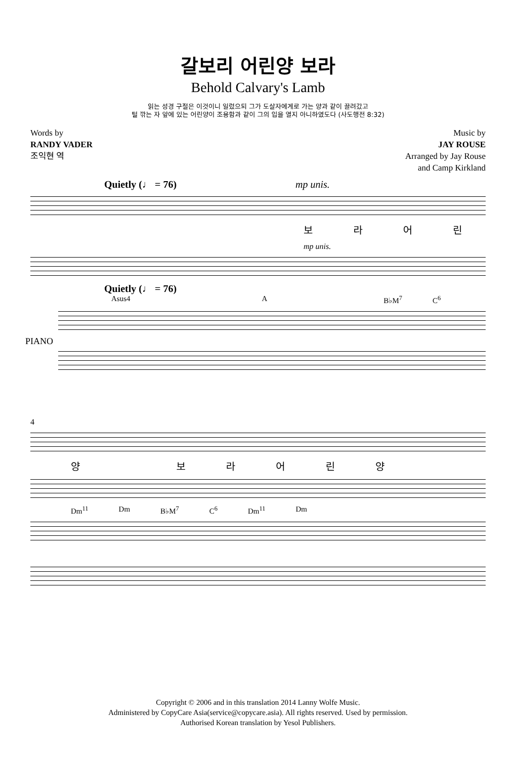갈보리 어린양 보라
Behold Calvary's Lamb
읽는 성경 구절은 이것이니 일렀으되 그가 도살자에게로 가는 양과 같이 끌려갔고
털 깎는 자 앞에 있는 어린양이 조용함과 같이 그의 입을 열지 아니하였도다 (사도행전 8:32)
Words by
RANDY VADER
조익현 역
Music by
JAY ROUSE
Arranged by Jay Rouse
and Camp Kirkland
Quietly (♩ = 76) mp unis.
보라어린
mp unis.
Quietly (♩ = 76)
Asus4 A B♭M<sup>7</sup> C<sup>6</sup>
PIANO
4
양보라어린양
Dm<sup>11</sup> Dm B♭M<sup>7</sup> C<sup>6</sup> Dm<sup>11</sup> Dm
Copyright © 2006 and in this translation 2014 Lanny Wolfe Music.
Administered by CopyCare Asia(service@copycare.asia). All rights reserved. Used by permission.
Authorised Korean translation by Yesol Publishers.